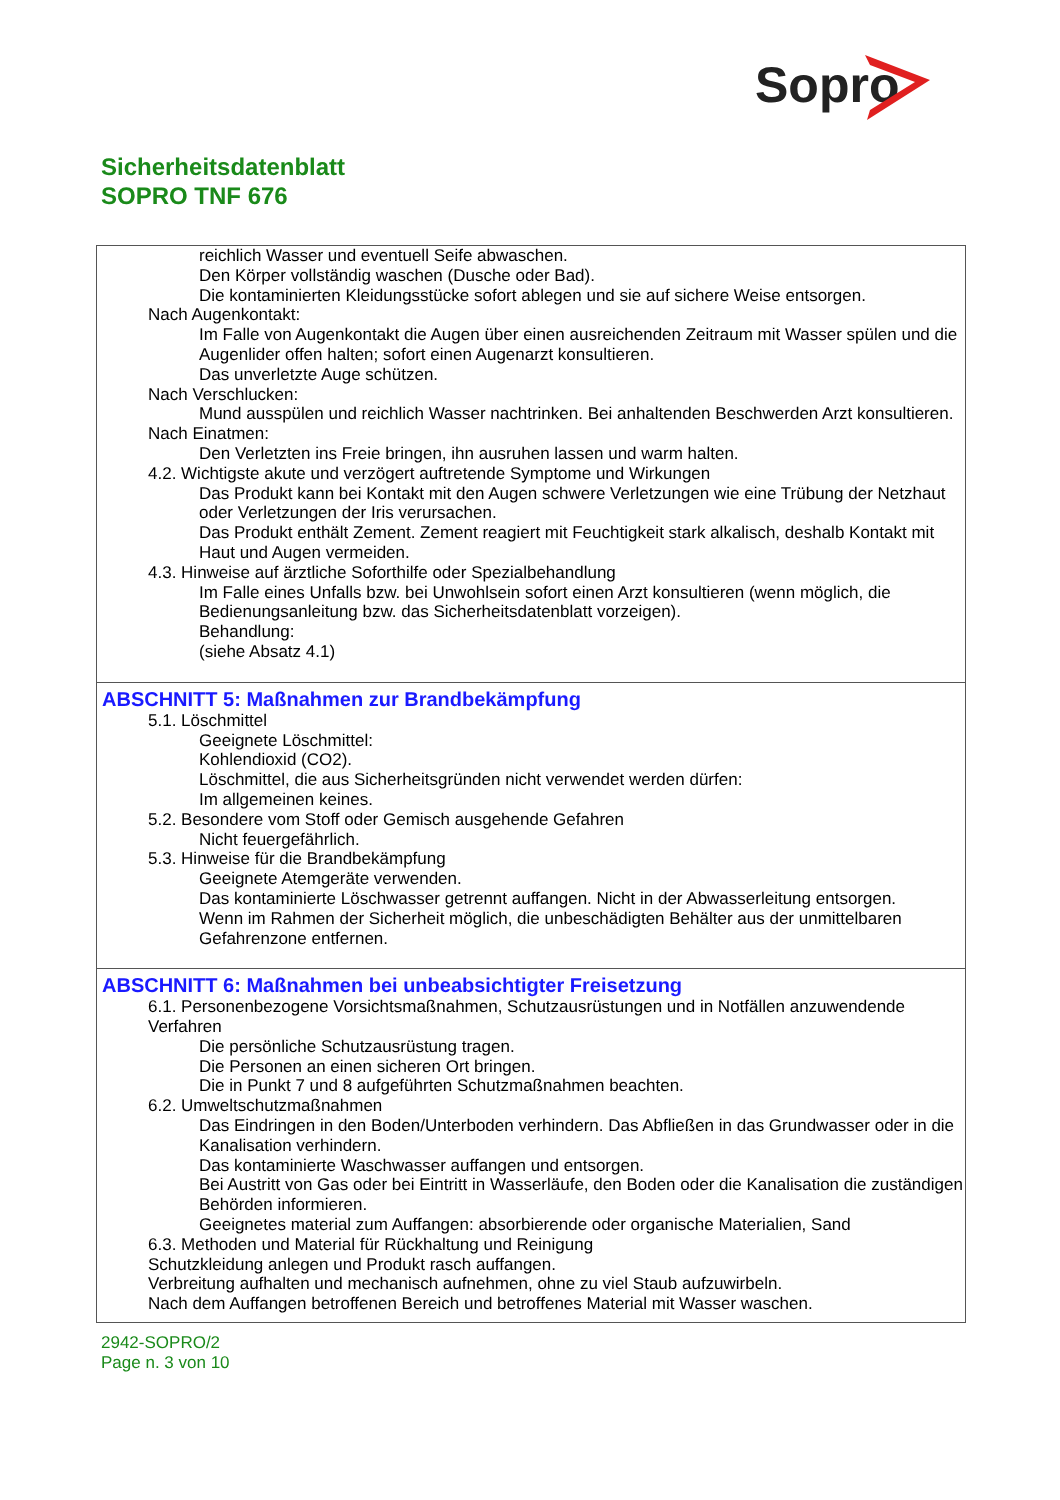Sopro
Sicherheitsdatenblatt
SOPRO TNF 676
reichlich Wasser und eventuell Seife abwaschen.
Den Körper vollständig waschen (Dusche oder Bad).
Die kontaminierten Kleidungsstücke sofort ablegen und sie auf sichere Weise entsorgen.
Nach Augenkontakt:
Im Falle von Augenkontakt die Augen über einen ausreichenden Zeitraum mit Wasser spülen und die Augenlider offen halten; sofort einen Augenarzt konsultieren.
Das unverletzte Auge schützen.
Nach Verschlucken:
Mund ausspülen und reichlich Wasser nachtrinken. Bei anhaltenden Beschwerden Arzt konsultieren.
Nach Einatmen:
Den Verletzten ins Freie bringen, ihn ausruhen lassen und warm halten.
4.2. Wichtigste akute und verzögert auftretende Symptome und Wirkungen
Das Produkt kann bei Kontakt mit den Augen schwere Verletzungen wie eine Trübung der Netzhaut oder Verletzungen der Iris verursachen.
Das Produkt enthält Zement. Zement reagiert mit Feuchtigkeit stark alkalisch, deshalb Kontakt mit Haut und Augen vermeiden.
4.3. Hinweise auf ärztliche Soforthilfe oder Spezialbehandlung
Im Falle eines Unfalls bzw. bei Unwohlsein sofort einen Arzt konsultieren (wenn möglich, die Bedienungsanleitung bzw. das Sicherheitsdatenblatt vorzeigen).
Behandlung:
(siehe Absatz 4.1)
ABSCHNITT 5: Maßnahmen zur Brandbekämpfung
5.1. Löschmittel
Geeignete Löschmittel:
Kohlendioxid (CO2).
Löschmittel, die aus Sicherheitsgründen nicht verwendet werden dürfen:
Im allgemeinen keines.
5.2. Besondere vom Stoff oder Gemisch ausgehende Gefahren
Nicht feuergefährlich.
5.3. Hinweise für die Brandbekämpfung
Geeignete Atemgeräte verwenden.
Das kontaminierte Löschwasser getrennt auffangen. Nicht in der Abwasserleitung entsorgen.
Wenn im Rahmen der Sicherheit möglich, die unbeschädigten Behälter aus der unmittelbaren Gefahrenzone entfernen.
ABSCHNITT 6: Maßnahmen bei unbeabsichtigter Freisetzung
6.1. Personenbezogene Vorsichtsmaßnahmen, Schutzausrüstungen und in Notfällen anzuwendende Verfahren
Die persönliche Schutzausrüstung tragen.
Die Personen an einen sicheren Ort bringen.
Die in Punkt 7 und 8 aufgeführten Schutzmaßnahmen beachten.
6.2. Umweltschutzmaßnahmen
Das Eindringen in den Boden/Unterboden verhindern. Das Abfließen in das Grundwasser oder in die Kanalisation verhindern.
Das kontaminierte Waschwasser auffangen und entsorgen.
Bei Austritt von Gas oder bei Eintritt in Wasserläufe, den Boden oder die Kanalisation die zuständigen Behörden informieren.
Geeignetes material zum Auffangen: absorbierende oder organische Materialien, Sand
6.3. Methoden und Material für Rückhaltung und Reinigung
Schutzkleidung anlegen und Produkt rasch auffangen.
Verbreitung aufhalten und mechanisch aufnehmen, ohne zu viel Staub aufzuwirbeln.
Nach dem Auffangen betroffenen Bereich und betroffenes Material mit Wasser waschen.
2942-SOPRO/2
Page n. 3 von 10